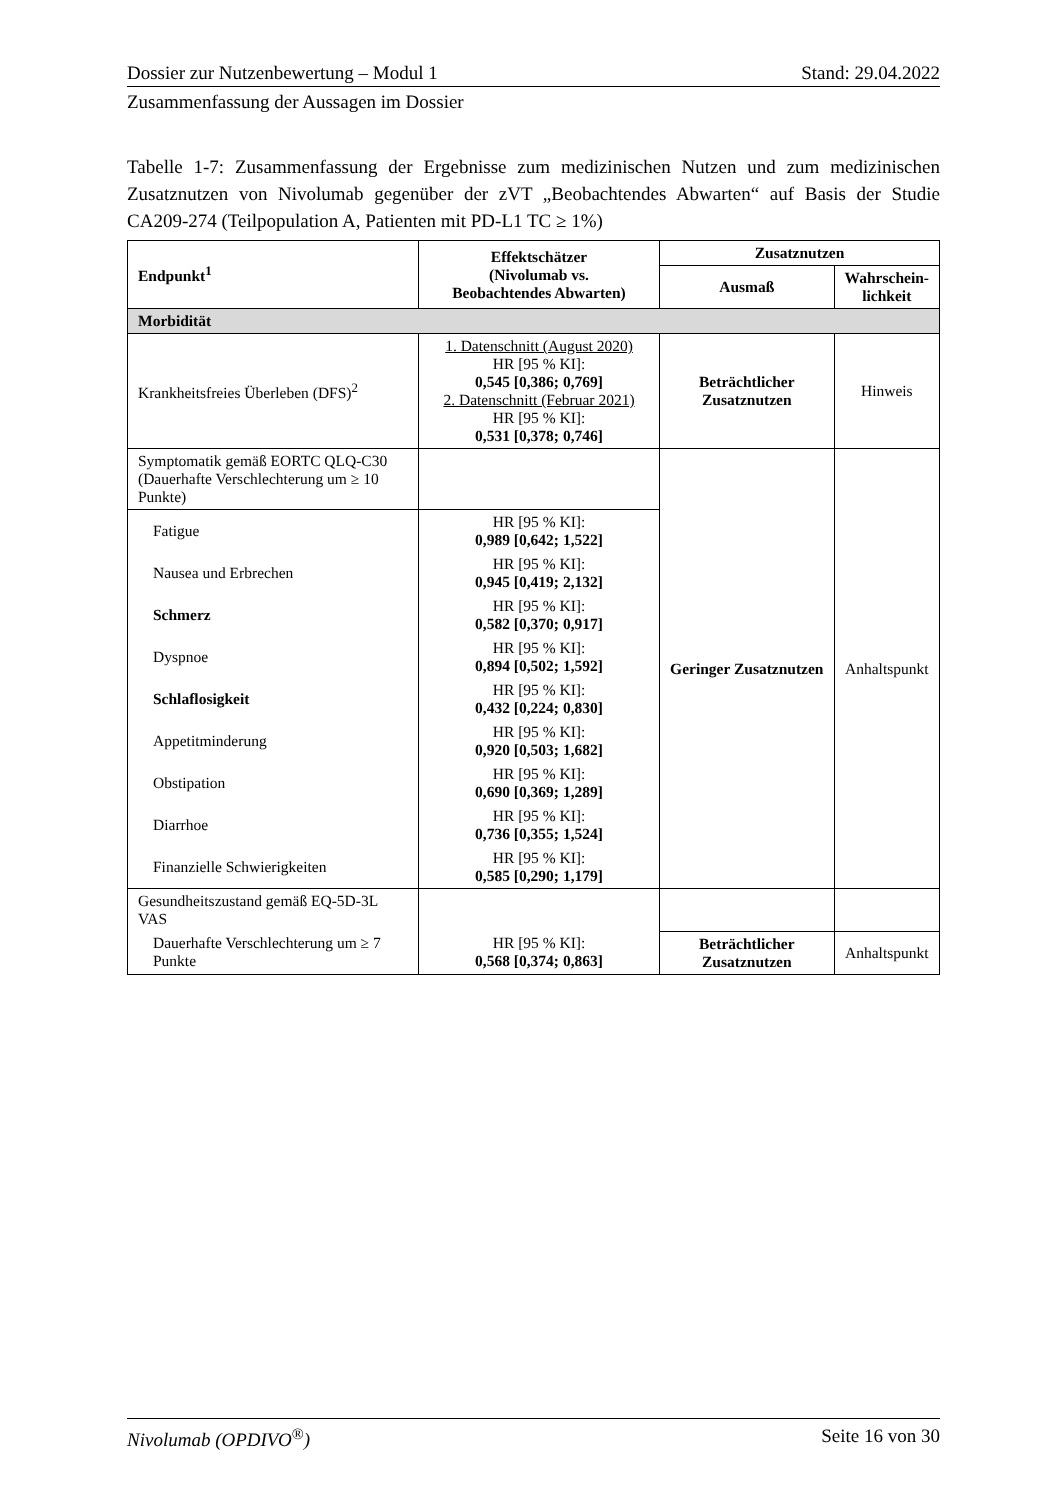Dossier zur Nutzenbewertung – Modul 1 Stand: 29.04.2022
Zusammenfassung der Aussagen im Dossier
Tabelle 1-7: Zusammenfassung der Ergebnisse zum medizinischen Nutzen und zum medizinischen Zusatznutzen von Nivolumab gegenüber der zVT „Beobachtendes Abwarten“ auf Basis der Studie CA209-274 (Teilpopulation A, Patienten mit PD-L1 TC ≥ 1%)
| Endpunkt<sup>1</sup> | Effektschätzer (Nivolumab vs. Beobachtendes Abwarten) | Zusatznutzen | |
| --- | --- | --- | --- |
| | | Ausmaß | Wahrschein- lichkeit |
| Morbidität | | | |
| Krankheitsfreies Überleben (DFS)<sup>2</sup> | 1. Datenschnitt (August 2020) HR [95 % KI]: 0,545 [0,386; 0,769] 2. Datenschnitt (Februar 2021) HR [95 % KI]: 0,531 [0,378; 0,746] | Beträchtlicher Zusatznutzen | Hinweis |
| Symptomatik gemäß EORTC QLQ-C30 (Dauerhafte Verschlechterung um ≥ 10 Punkte) | | Geringer Zusatznutzen | Anhaltspunkt |
| Fatigue | HR [95 % KI]: 0,989 [0,642; 1,522] | | |
| Nausea und Erbrechen | HR [95 % KI]: 0,945 [0,419; 2,132] | | |
| Schmerz | HR [95 % KI]: 0,582 [0,370; 0,917] | | |
| Dyspnoe | HR [95 % KI]: 0,894 [0,502; 1,592] | | |
| Schlaflosigkeit | HR [95 % KI]: 0,432 [0,224; 0,830] | | |
| Appetitminderung | HR [95 % KI]: 0,920 [0,503; 1,682] | | |
| Obstipation | HR [95 % KI]: 0,690 [0,369; 1,289] | | |
| Diarrhoe | HR [95 % KI]: 0,736 [0,355; 1,524] | | |
| Finanzielle Schwierigkeiten | HR [95 % KI]: 0,585 [0,290; 1,179] | | |
| Gesundheitszustand gemäß EQ-5D-3L VAS | | | |
| Dauerhafte Verschlechterung um ≥ 7 Punkte | HR [95 % KI]: 0,568 [0,374; 0,863] | Beträchtlicher Zusatznutzen | Anhaltspunkt |
Nivolumab (OPDIVO<sup>®</sup>) Seite 16 von 30